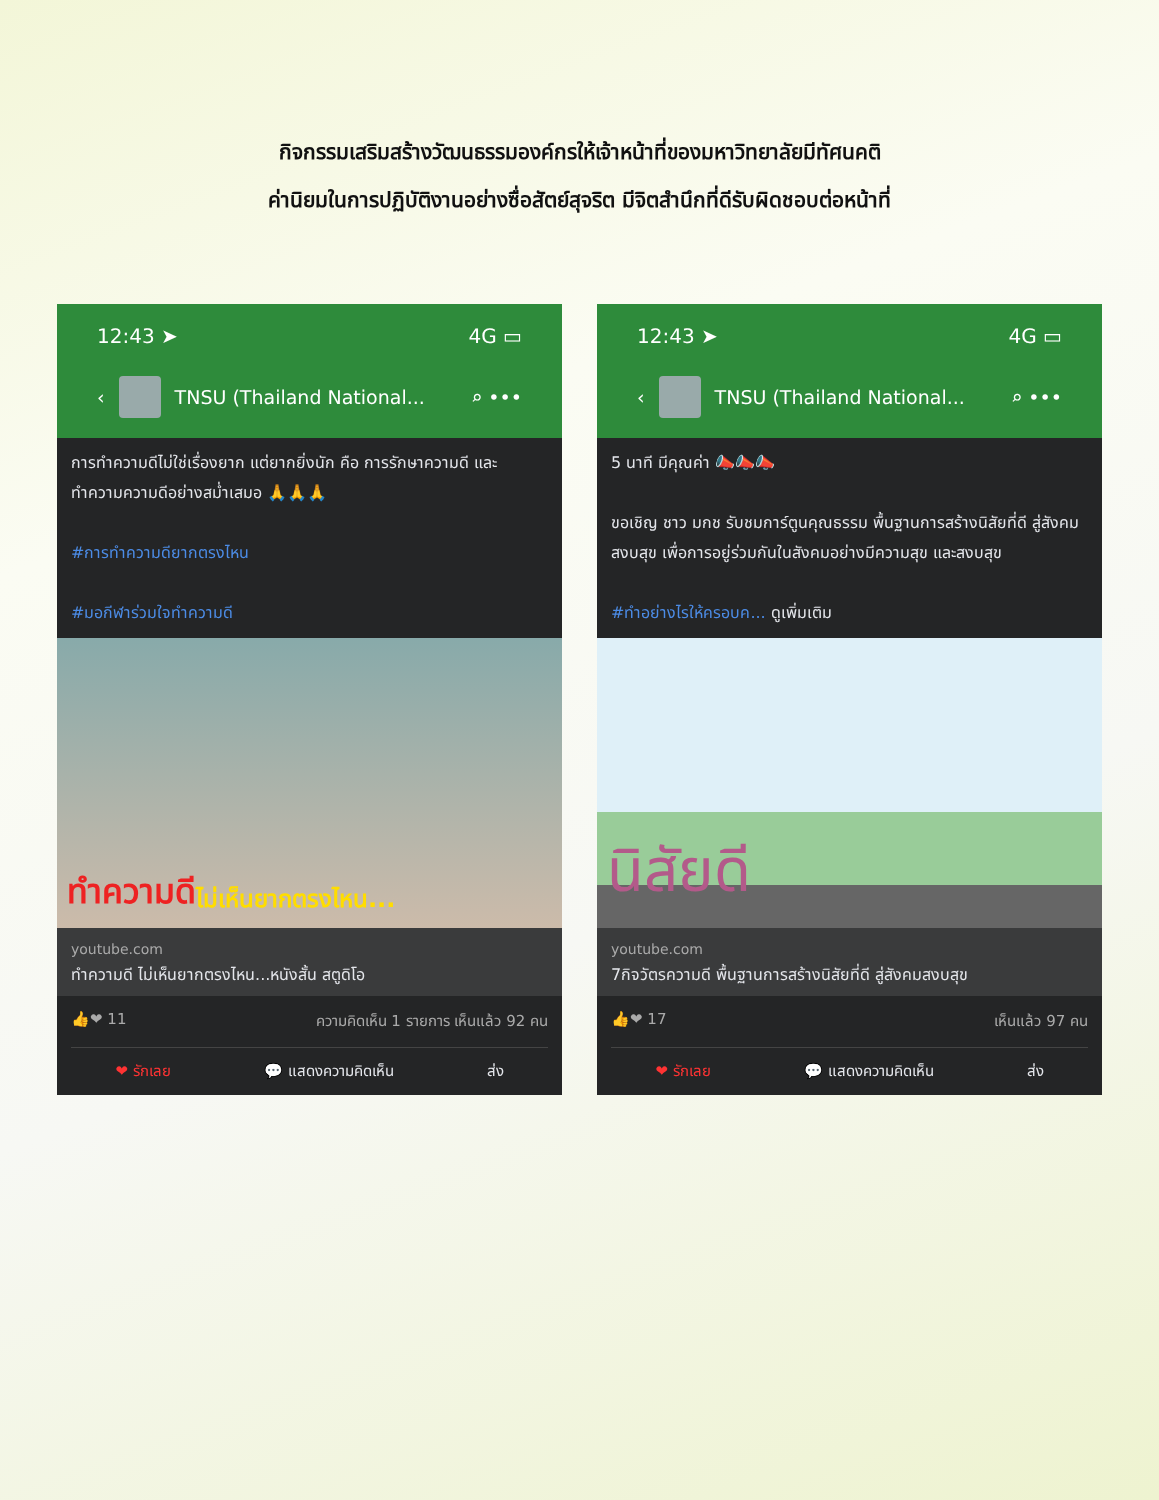กิจกรรมเสริมสร้างวัฒนธรรมองค์กรให้เจ้าหน้าที่ของมหาวิทยาลัยมีทัศนคติ
ค่านิยมในการปฏิบัติงานอย่างซื่อสัตย์สุจริต มีจิตสำนึกที่ดีรับผิดชอบต่อหน้าที่
12:43 ➤ 4G ▭
‹ TNSU (Thailand National... ⌕ •••
การทำความดีไม่ใช่เรื่องยาก แต่ยากยิ่งนัก คือ การรักษาความดี และทำความความดีอย่างสม่ำเสมอ 🙏🙏🙏
#การทำความดียากตรงไหน
#มอกีฬาร่วมใจทำความดี
ทำความดี ไม่เห็นยากตรงไหน...
youtube.com
ทำความดี ไม่เห็นยากตรงไหน...หนังสั้น สตูดิโอ
👍❤ 11 ความคิดเห็น 1 รายการ เห็นแล้ว 92 คน
❤ รักเลย 💬 แสดงความคิดเห็น ส่ง
12:43 ➤ 4G ▭
‹ TNSU (Thailand National... ⌕ •••
5 นาที มีคุณค่า 📣📣📣
ขอเชิญ ชาว มกช รับชมการ์ตูนคุณธรรม พื้นฐานการสร้างนิสัยที่ดี สู่สังคมสงบสุข เพื่อการอยู่ร่วมกันในสังคมอย่างมีความสุข และสงบสุข
#ทำอย่างไรให้ครอบค... ดูเพิ่มเติม
นิสัยดี
youtube.com
7กิจวัตรความดี พื้นฐานการสร้างนิสัยที่ดี สู่สังคมสงบสุข
👍❤ 17 เห็นแล้ว 97 คน
❤ รักเลย 💬 แสดงความคิดเห็น ส่ง